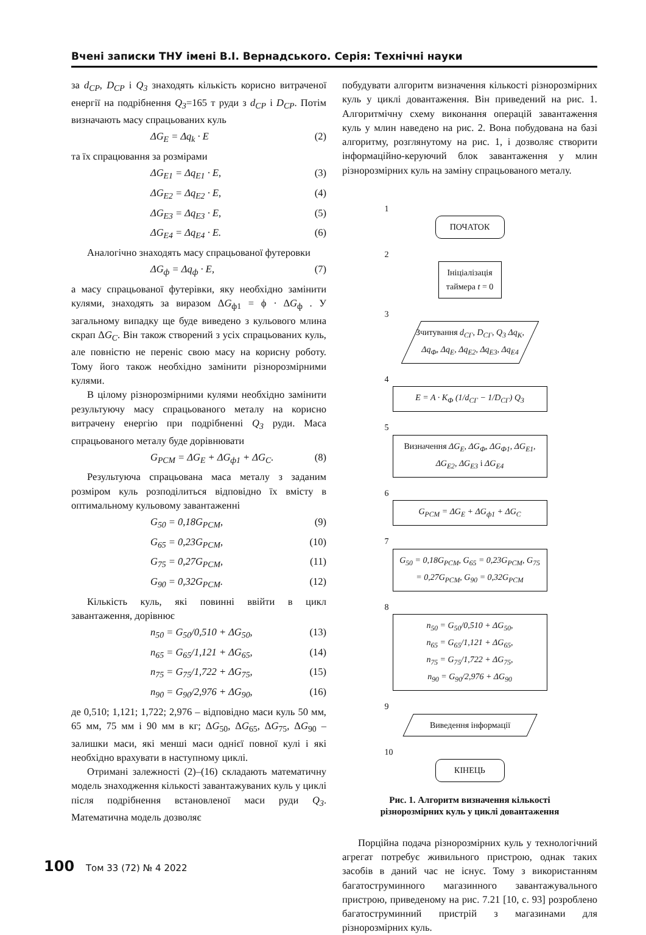Вчені записки ТНУ імені В.І. Вернадського. Серія: Технічні науки
за d<sub>CP</sub>, D<sub>CP</sub> і Q<sub>3</sub> знаходять кількість корисно витраченої енергії на подрібнення Q<sub>3</sub>=165 т руди з d<sub>CP</sub> і D<sub>CP</sub>. Потім визначають масу спрацьованих куль
ΔG<sub>E</sub> = Δq<sub>k</sub> · E (2)
та їх спрацювання за розмірами
ΔG<sub>E1</sub> = Δq<sub>E1</sub> · E, (3)
ΔG<sub>E2</sub> = Δq<sub>E2</sub> · E, (4)
ΔG<sub>E3</sub> = Δq<sub>E3</sub> · E, (5)
ΔG<sub>E4</sub> = Δq<sub>E4</sub> · E. (6)
Аналогічно знаходять масу спрацьованої футеровки
ΔG<sub>ф</sub> = Δq<sub>ф</sub> · E, (7)
а масу спрацьованої футерівки, яку необхідно замінити кулями, знаходять за виразом ΔG<sub>ф1</sub> = ϕ · ΔG<sub>ф</sub> . У загальному випадку ще буде виведено з кульового млина скрап ΔG<sub>C</sub>. Він також створений з усіх спрацьованих куль, але повністю не переніс свою масу на корисну роботу. Тому його також необхідно замінити різнорозмірними кулями.
В цілому різнорозмірними кулями необхідно замінити результуючу масу спрацьованого металу на корисно витрачену енергію при подрібненні Q<sub>3</sub> руди. Маса спрацьованого металу буде дорівнювати
G<sub>PCM</sub> = ΔG<sub>E</sub> + ΔG<sub>ф1</sub> + ΔG<sub>C</sub>. (8)
Результуюча спрацьована маса металу з заданим розміром куль розподілиться відповідно їх вмісту в оптимальному кульовому завантаженні
G<sub>50</sub> = 0,18G<sub>PCM</sub>, (9)
G<sub>65</sub> = 0,23G<sub>PCM</sub>, (10)
G<sub>75</sub> = 0,27G<sub>PCM</sub>, (11)
G<sub>90</sub> = 0,32G<sub>PCM</sub>. (12)
Кількість куль, які повинні ввійти в цикл завантаження, дорівнює
n<sub>50</sub> = G<sub>50</sub>/0,510 + ΔG<sub>50</sub>, (13)
n<sub>65</sub> = G<sub>65</sub>/1,121 + ΔG<sub>65</sub>, (14)
n<sub>75</sub> = G<sub>75</sub>/1,722 + ΔG<sub>75</sub>, (15)
n<sub>90</sub> = G<sub>90</sub>/2,976 + ΔG<sub>90</sub>, (16)
де 0,510; 1,121; 1,722; 2,976 – відповідно маси куль 50 мм, 65 мм, 75 мм і 90 мм в кг; ΔG<sub>50</sub>, ΔG<sub>65</sub>, ΔG<sub>75</sub>, ΔG<sub>90</sub> – залишки маси, які менші маси однієї повної кулі і які необхідно врахувати в наступному циклі.
Отримані залежності (2)–(16) складають математичну модель знаходження кількості завантажуваних куль у циклі після подрібнення встановленої маси руди Q<sub>3</sub>. Математична модель дозволяє
побудувати алгоритм визначення кількості різнорозмірних куль у циклі довантаження. Він приведений на рис. 1. Алгоритмічну схему виконання операцій завантаження куль у млин наведено на рис. 2. Вона побудована на базі алгоритму, розглянутому на рис. 1, і дозволяє створити інформаційно-керуючий блок завантаження у млин різнорозмірних куль на заміну спрацьованого металу.
1
ПОЧАТОК
2
Ініціалізація таймера t = 0
3
Зчитування d<sub>CГ</sub>, D<sub>CГ</sub>, Q<sub>3</sub> Δq<sub>K</sub>, Δq<sub>Ф</sub>, Δq<sub>E</sub>, Δq<sub>E2</sub>, Δq<sub>E3</sub>, Δq<sub>E4</sub>
4
E = A · K<sub>Ф</sub> (1/d<sub>CГ</sub> − 1/D<sub>CГ</sub>) Q<sub>3</sub>
5
Визначення ΔG<sub>E</sub>, ΔG<sub>Ф</sub>, ΔG<sub>Ф1</sub>, ΔG<sub>E1</sub>, ΔG<sub>E2</sub>, ΔG<sub>E3</sub> і ΔG<sub>E4</sub>
6
G<sub>PCM</sub> = ΔG<sub>E</sub> + ΔG<sub>ф1</sub> + ΔG<sub>C</sub>
7
G<sub>50</sub> = 0,18G<sub>PCM</sub>, G<sub>65</sub> = 0,23G<sub>PCM</sub>, G<sub>75</sub> = 0,27G<sub>PCM</sub>, G<sub>90</sub> = 0,32G<sub>PCM</sub>
8
n<sub>50</sub> = G<sub>50</sub>/0,510 + ΔG<sub>50</sub>,
n<sub>65</sub> = G<sub>65</sub>/1,121 + ΔG<sub>65</sub>,
n<sub>75</sub> = G<sub>75</sub>/1,722 + ΔG<sub>75</sub>,
n<sub>90</sub> = G<sub>90</sub>/2,976 + ΔG<sub>90</sub>
9
Виведення інформації
10
КІНЕЦЬ
Рис. 1. Алгоритм визначення кількості
різнорозмірних куль у циклі довантаження
Порційна подача різнорозмірних куль у технологічний агрегат потребує живильного пристрою, однак таких засобів в даний час не існує. Тому з використанням багатоструминного магазинного завантажувального пристрою, приведеному на рис. 7.21 [10, с. 93] розроблено багатоструминний пристрій з магазинами для різнорозмірних куль.
100 Том 33 (72) № 4 2022